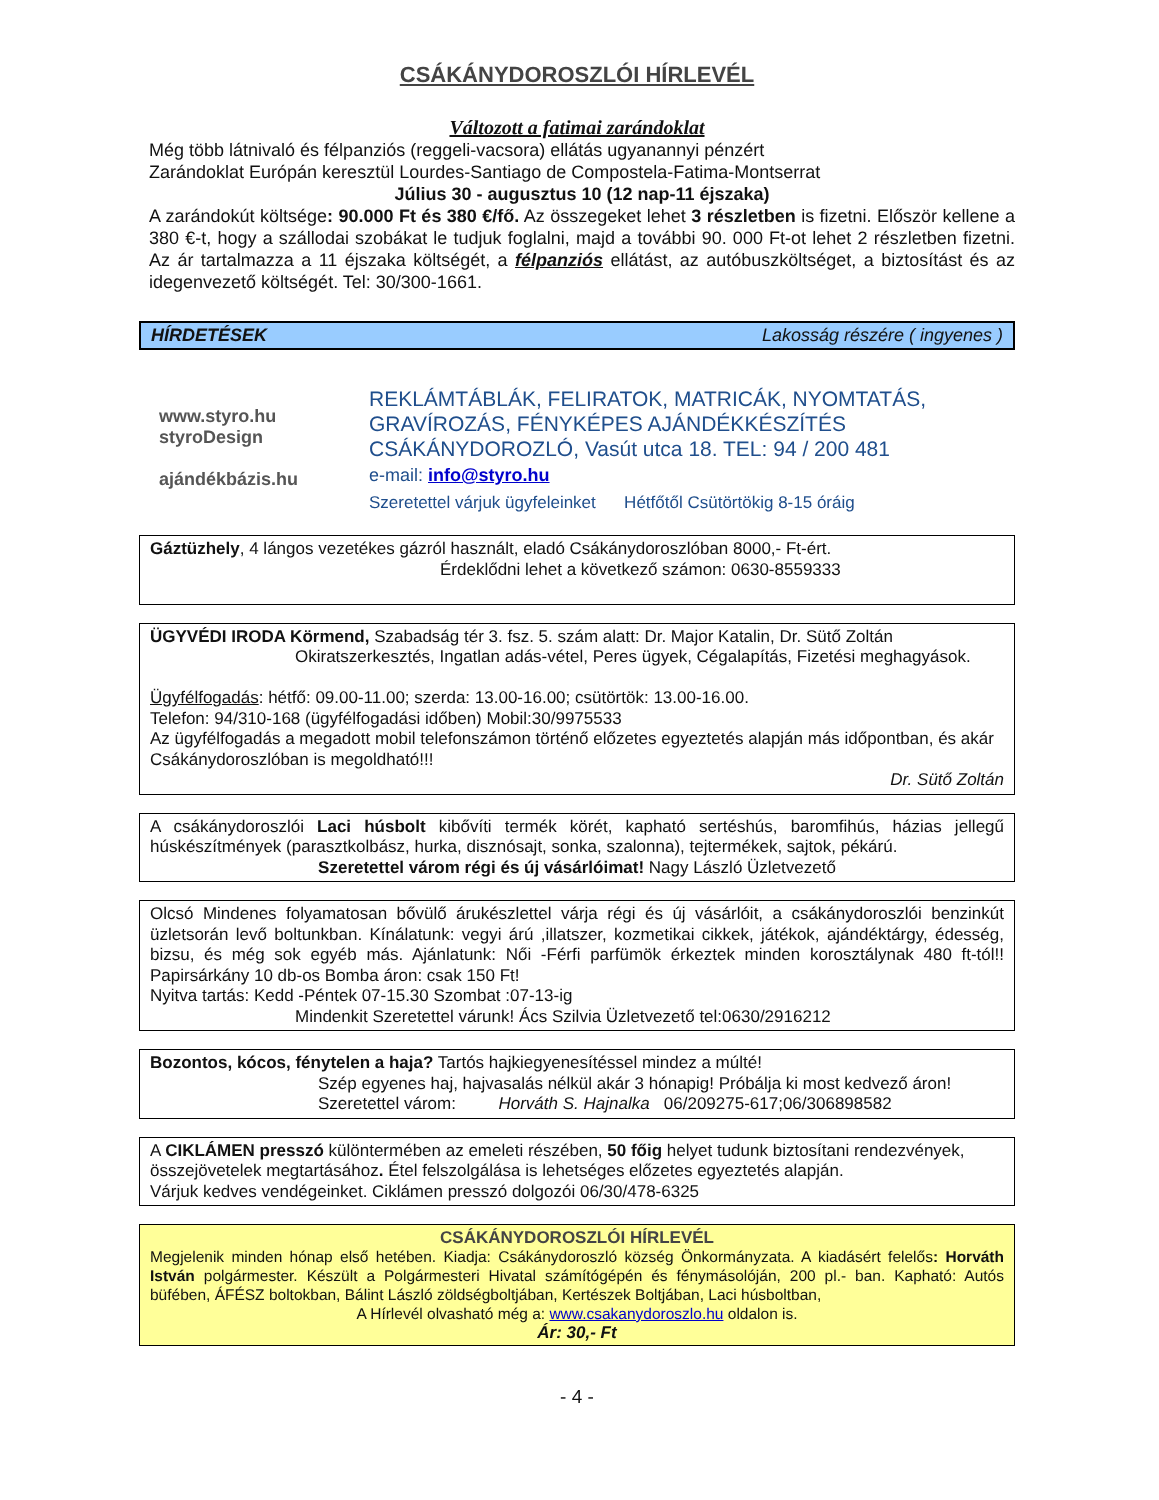CSÁKÁNYDOROSZLÓI HÍRLEVÉL
Változott a fatimai zarándoklat
Még több látnivaló és félpanziós (reggeli-vacsora) ellátás ugyanannyi pénzért
Zarándoklat Európán keresztül Lourdes-Santiago de Compostela-Fatima-Montserrat
Július 30 - augusztus 10 (12 nap-11 éjszaka)
A zarándokút költsége: 90.000 Ft és 380 €/fő. Az összegeket lehet 3 részletben is fizetni. Először kellene a 380 €-t, hogy a szállodai szobákat le tudjuk foglalni, majd a további 90. 000 Ft-ot lehet 2 részletben fizetni. Az ár tartalmazza a 11 éjszaka költségét, a félpanziós ellátást, az autóbuszköltséget, a biztosítást és az idegenvezető költségét. Tel: 30/300-1661.
HÍRDETÉSEK Lakosság részére ( ingyenes )
www.styro.hu
styroDesign
ajándékbázis.hu
REKLÁMTÁBLÁK, FELIRATOK, MATRICÁK, NYOMTATÁS,
GRAVÍROZÁS, FÉNYKÉPES AJÁNDÉKKÉSZÍTÉS
CSÁKÁNYDOROZLÓ, Vasút utca 18. TEL: 94 / 200 481
e-mail: info@styro.hu
Szeretettel várjuk ügyfeleinket Hétfőtől Csütörtökig 8-15 óráig
Gáztüzhely, 4 lángos vezetékes gázról használt, eladó Csákánydoroszlóban 8000,- Ft-ért.
Érdeklődni lehet a következő számon: 0630-8559333
ÜGYVÉDI IRODA Körmend, Szabadság tér 3. fsz. 5. szám alatt: Dr. Major Katalin, Dr. Sütő Zoltán
Okiratszerkesztés, Ingatlan adás-vétel, Peres ügyek, Cégalapítás, Fizetési meghagyások.
Ügyfélfogadás: hétfő: 09.00-11.00; szerda: 13.00-16.00; csütörtök: 13.00-16.00.
Telefon: 94/310-168 (ügyfélfogadási időben) Mobil:30/9975533
Az ügyfélfogadás a megadott mobil telefonszámon történő előzetes egyeztetés alapján más időpontban, és akár Csákánydoroszlóban is megoldható!!!
Dr. Sütő Zoltán
A csákánydoroszlói Laci húsbolt kibővíti termék körét, kapható sertéshús, baromfihús, házias jellegű húskészítmények (parasztkolbász, hurka, disznósajt, sonka, szalonna), tejtermékek, sajtok, pékárú.
Szeretettel várom régi és új vásárlóimat! Nagy László Üzletvezető
Olcsó Mindenes folyamatosan bővülő árukészlettel várja régi és új vásárlóit, a csákánydoroszlói benzinkút üzletsorán levő boltunkban. Kínálatunk: vegyi árú ,illatszer, kozmetikai cikkek, játékok, ajándéktárgy, édesség, bizsu, és még sok egyéb más. Ajánlatunk: Női -Férfi parfümök érkeztek minden korosztálynak 480 ft-tól!! Papirsárkány 10 db-os Bomba áron: csak 150 Ft!
Nyitva tartás: Kedd -Péntek 07-15.30 Szombat :07-13-ig
Mindenkit Szeretettel várunk! Ács Szilvia Üzletvezető tel:0630/2916212
Bozontos, kócos, fénytelen a haja? Tartós hajkiegyenesítéssel mindez a múlté!
Szép egyenes haj, hajvasalás nélkül akár 3 hónapig! Próbálja ki most kedvező áron!
Szeretettel várom: Horváth S. Hajnalka 06/209275-617;06/306898582
A CIKLÁMEN presszó különtermében az emeleti részében, 50 főig helyet tudunk biztosítani rendezvények, összejövetelek megtartásához. Étel felszolgálása is lehetséges előzetes egyeztetés alapján.
Várjuk kedves vendégeinket. Ciklámen presszó dolgozói 06/30/478-6325
CSÁKÁNYDOROSZLÓI HÍRLEVÉL
Megjelenik minden hónap első hetében. Kiadja: Csákánydoroszló község Önkormányzata. A kiadásért felelős: Horváth István polgármester. Készült a Polgármesteri Hivatal számítógépén és fénymásolóján, 200 pl.- ban. Kapható: Autós büfében, ÁFÉSZ boltokban, Bálint László zöldségboltjában, Kertészek Boltjában, Laci húsboltban,
A Hírlevél olvasható még a: www.csakanydoroszlo.hu oldalon is.
Ár: 30,- Ft
- 4 -